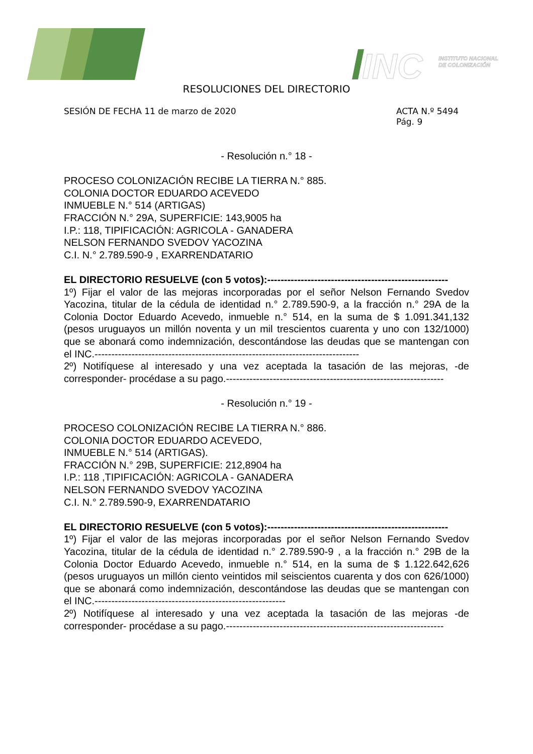INC
INSTITUTO NACIONAL
DE COLONIZACIÓN
RESOLUCIONES DEL DIRECTORIO
SESIÓN DE FECHA 11 de marzo de 2020
ACTA N.º 5494
Pág. 9
- Resolución n.° 18 -
PROCESO COLONIZACIÓN RECIBE LA TIERRA N.° 885.
COLONIA DOCTOR EDUARDO ACEVEDO
INMUEBLE N.° 514 (ARTIGAS)
FRACCIÓN N.° 29A, SUPERFICIE: 143,9005 ha
I.P.: 118, TIPIFICACIÓN: AGRICOLA - GANADERA
NELSON FERNANDO SVEDOV YACOZINA
C.I. N.° 2.789.590-9 , EXARRENDATARIO
EL DIRECTORIO RESUELVE (con 5 votos):------------------------------------------------------
1º) Fijar el valor de las mejoras incorporadas por el señor Nelson Fernando Svedov Yacozina, titular de la cédula de identidad n.° 2.789.590-9, a la fracción n.° 29A de la Colonia Doctor Eduardo Acevedo, inmueble n.° 514, en la suma de $ 1.091.341,132 (pesos uruguayos un millón noventa y un mil trescientos cuarenta y uno con 132/1000) que se abonará como indemnización, descontándose las deudas que se mantengan con el INC.-------------------------------------------------------------------------------
2º) Notifíquese al interesado y una vez aceptada la tasación de las mejoras, -de corresponder- procédase a su pago.-----------------------------------------------------------------
- Resolución n.° 19 -
PROCESO COLONIZACIÓN RECIBE LA TIERRA N.° 886.
COLONIA DOCTOR EDUARDO ACEVEDO,
INMUEBLE N.° 514 (ARTIGAS).
FRACCIÓN N.° 29B, SUPERFICIE: 212,8904 ha
I.P.: 118 ,TIPIFICACIÓN: AGRICOLA - GANADERA
NELSON FERNANDO SVEDOV YACOZINA
C.I. N.° 2.789.590-9, EXARRENDATARIO
EL DIRECTORIO RESUELVE (con 5 votos):------------------------------------------------------
1º) Fijar el valor de las mejoras incorporadas por el señor Nelson Fernando Svedov Yacozina, titular de la cédula de identidad n.° 2.789.590-9 , a la fracción n.° 29B de la Colonia Doctor Eduardo Acevedo, inmueble n.° 514, en la suma de $ 1.122.642,626 (pesos uruguayos un millón ciento veintidos mil seiscientos cuarenta y dos con 626/1000) que se abonará como indemnización, descontándose las deudas que se mantengan con el INC.---------------------------------------------------------
2º) Notifíquese al interesado y una vez aceptada la tasación de las mejoras -de corresponder- procédase a su pago.-----------------------------------------------------------------